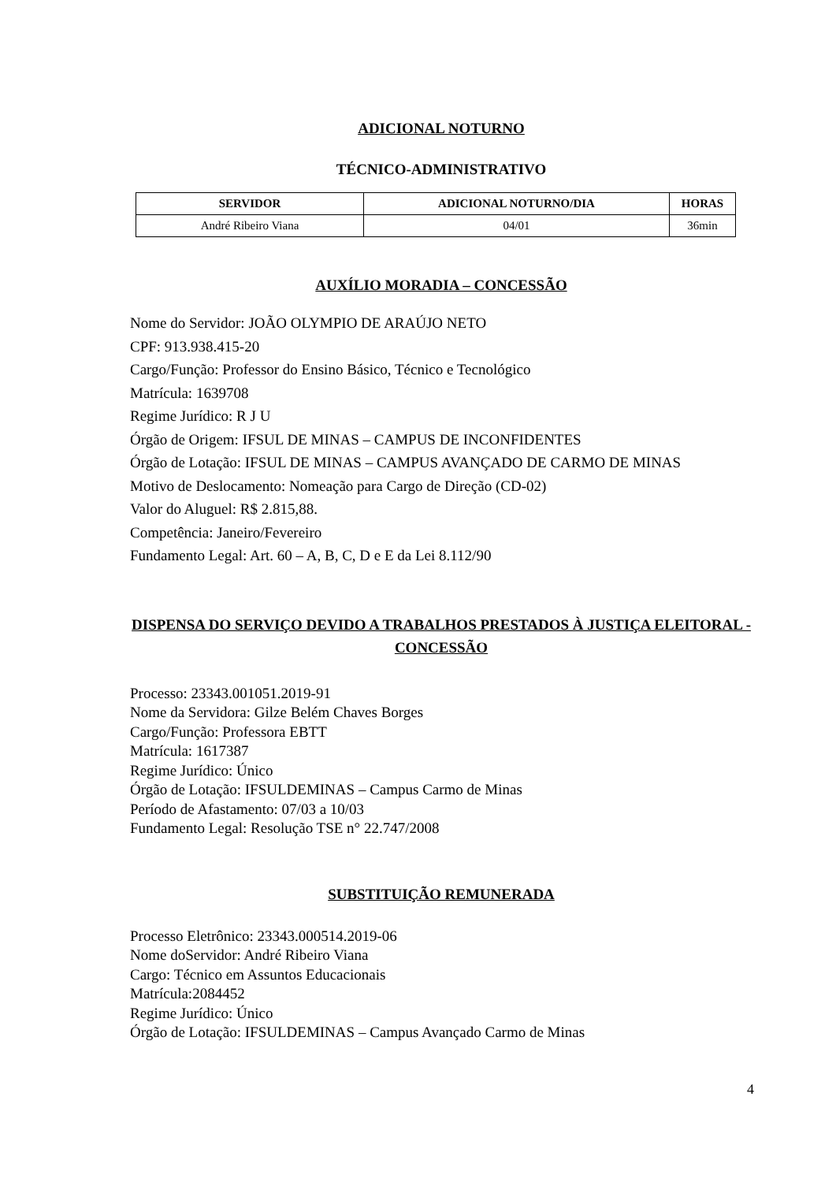ADICIONAL NOTURNO
TÉCNICO-ADMINISTRATIVO
| SERVIDOR | ADICIONAL NOTURNO/DIA | HORAS |
| --- | --- | --- |
| André Ribeiro Viana | 04/01 | 36min |
AUXÍLIO MORADIA – CONCESSÃO
Nome do Servidor: JOÃO OLYMPIO DE ARAÚJO NETO
CPF: 913.938.415-20
Cargo/Função: Professor do Ensino Básico, Técnico e Tecnológico
Matrícula: 1639708
Regime Jurídico: R J U
Órgão de Origem: IFSUL DE MINAS – CAMPUS DE INCONFIDENTES
Órgão de Lotação: IFSUL DE MINAS – CAMPUS AVANÇADO DE CARMO DE MINAS
Motivo de Deslocamento: Nomeação para Cargo de Direção (CD-02)
Valor do Aluguel: R$ 2.815,88.
Competência: Janeiro/Fevereiro
Fundamento Legal: Art. 60 – A, B, C, D e E da Lei 8.112/90
DISPENSA DO SERVIÇO DEVIDO A TRABALHOS PRESTADOS À JUSTIÇA ELEITORAL - CONCESSÃO
Processo: 23343.001051.2019-91
Nome da Servidora: Gilze Belém Chaves Borges
Cargo/Função: Professora EBTT
Matrícula: 1617387
Regime Jurídico: Único
Órgão de Lotação: IFSULDEMINAS – Campus Carmo de Minas
Período de Afastamento: 07/03 a 10/03
Fundamento Legal: Resolução TSE n° 22.747/2008
SUBSTITUIÇÃO REMUNERADA
Processo Eletrônico: 23343.000514.2019-06
Nome doServidor: André Ribeiro Viana
Cargo: Técnico em Assuntos Educacionais
Matrícula:2084452
Regime Jurídico: Único
Órgão de Lotação: IFSULDEMINAS – Campus Avançado Carmo de Minas
4